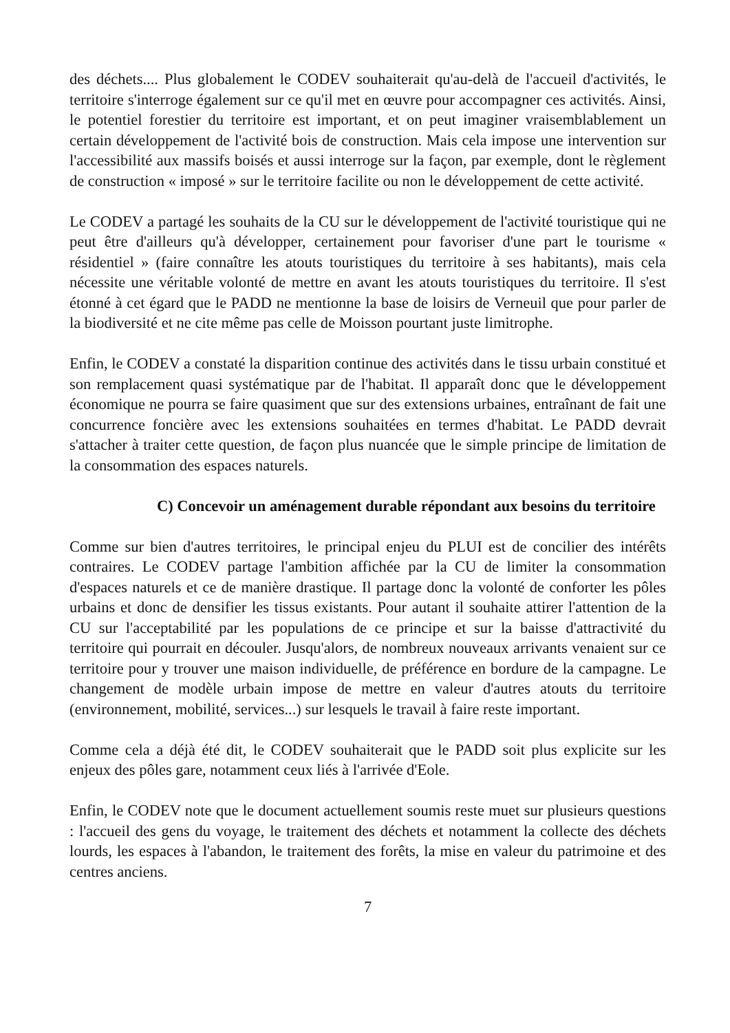des déchets.... Plus globalement le CODEV souhaiterait qu'au-delà de l'accueil d'activités, le territoire s'interroge également sur ce qu'il met en œuvre pour accompagner ces activités. Ainsi, le potentiel forestier du territoire est important, et on peut imaginer vraisemblablement un certain développement de l'activité bois de construction. Mais cela impose une intervention sur l'accessibilité aux massifs boisés et aussi interroge sur la façon, par exemple, dont le règlement de construction « imposé » sur le territoire facilite ou non le développement de cette activité.
Le CODEV a partagé les souhaits de la CU sur le développement de l'activité touristique qui ne peut être d'ailleurs qu'à développer, certainement pour favoriser d'une part le tourisme « résidentiel » (faire connaître les atouts touristiques du territoire à ses habitants), mais cela nécessite une véritable volonté de mettre en avant les atouts touristiques du territoire. Il s'est étonné à cet égard que le PADD ne mentionne la base de loisirs de Verneuil que pour parler de la biodiversité et ne cite même pas celle de Moisson pourtant juste limitrophe.
Enfin, le CODEV a constaté la disparition continue des activités dans le tissu urbain constitué et son remplacement quasi systématique par de l'habitat. Il apparaît donc que le développement économique ne pourra se faire quasiment que sur des extensions urbaines, entraînant de fait une concurrence foncière avec les extensions souhaitées en termes d'habitat. Le PADD devrait s'attacher à traiter cette question, de façon plus nuancée que le simple principe de limitation de la consommation des espaces naturels.
C) Concevoir un aménagement durable répondant aux besoins du territoire
Comme sur bien d'autres territoires, le principal enjeu du PLUI est de concilier des intérêts contraires. Le CODEV partage l'ambition affichée par la CU de limiter la consommation d'espaces naturels et ce de manière drastique. Il partage donc la volonté de conforter les pôles urbains et donc de densifier les tissus existants. Pour autant il souhaite attirer l'attention de la CU sur l'acceptabilité par les populations de ce principe et sur la baisse d'attractivité du territoire qui pourrait en découler. Jusqu'alors, de nombreux nouveaux arrivants venaient sur ce territoire pour y trouver une maison individuelle, de préférence en bordure de la campagne. Le changement de modèle urbain impose de mettre en valeur d'autres atouts du territoire (environnement, mobilité, services...) sur lesquels le travail à faire reste important.
Comme cela a déjà été dit, le CODEV souhaiterait que le PADD soit plus explicite sur les enjeux des pôles gare, notamment ceux liés à l'arrivée d'Eole.
Enfin, le CODEV note que le document actuellement soumis reste muet sur plusieurs questions : l'accueil des gens du voyage, le traitement des déchets et notamment la collecte des déchets lourds, les espaces à l'abandon, le traitement des forêts, la mise en valeur du patrimoine et des centres anciens.
7